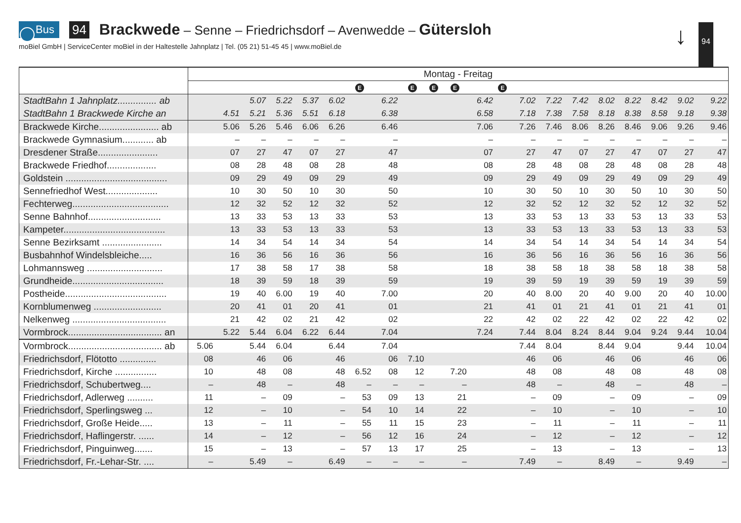Bus 94 Brackwede – Senne – Friedrichsdorf – Avenwedde – Gütersloh
moBiel GmbH | ServiceCenter moBiel in der Haltestelle Jahnplatz | Tel. (05 21) 51-45 45 | www.moBiel.de
↓ 94
| | Montag - Freitag | | | | | | | | | | | | | | | | | | | | |
| | | | | | | | E | | E | E | E | | E | | | | | | | | |
| StadtBahn 1 Jahnplatz............... ab | | | 5.07 | 5.22 | 5.37 | 6.02 | | 6.22 | | | | 6.42 | | 7.02 | 7.22 | 7.42 | 8.02 | 8.22 | 8.42 | 9.02 | 9.22 |
| StadtBahn 1 Brackwede Kirche an | | 4.51 | 5.21 | 5.36 | 5.51 | 6.18 | | 6.38 | | | | 6.58 | | 7.18 | 7.38 | 7.58 | 8.18 | 8.38 | 8.58 | 9.18 | 9.38 |
| Brackwede Kirche....................... ab | | 5.06 | 5.26 | 5.46 | 6.06 | 6.26 | | 6.46 | | | | 7.06 | | 7.26 | 7.46 | 8.06 | 8.26 | 8.46 | 9.06 | 9.26 | 9.46 |
| Brackwede Gymnasium............ ab | | – | – | – | – | – | | – | | | | – | | – | – | – | – | – | – | – | – |
| Dresdener Straße....................... | | 07 | 27 | 47 | 07 | 27 | | 47 | | | | 07 | | 27 | 47 | 07 | 27 | 47 | 07 | 27 | 47 |
| Brackwede Friedhof................... | | 08 | 28 | 48 | 08 | 28 | | 48 | | | | 08 | | 28 | 48 | 08 | 28 | 48 | 08 | 28 | 48 |
| Goldstein ....................................... | | 09 | 29 | 49 | 09 | 29 | | 49 | | | | 09 | | 29 | 49 | 09 | 29 | 49 | 09 | 29 | 49 |
| Sennefriedhof West.................... | | 10 | 30 | 50 | 10 | 30 | | 50 | | | | 10 | | 30 | 50 | 10 | 30 | 50 | 10 | 30 | 50 |
| Fechterweg..................................... | | 12 | 32 | 52 | 12 | 32 | | 52 | | | | 12 | | 32 | 52 | 12 | 32 | 52 | 12 | 32 | 52 |
| Senne Bahnhof............................ | | 13 | 33 | 53 | 13 | 33 | | 53 | | | | 13 | | 33 | 53 | 13 | 33 | 53 | 13 | 33 | 53 |
| Kampeter....................................... | | 13 | 33 | 53 | 13 | 33 | | 53 | | | | 13 | | 33 | 53 | 13 | 33 | 53 | 13 | 33 | 53 |
| Senne Bezirksamt ....................... | | 14 | 34 | 54 | 14 | 34 | | 54 | | | | 14 | | 34 | 54 | 14 | 34 | 54 | 14 | 34 | 54 |
| Busbahnhof Windelsbleiche..... | | 16 | 36 | 56 | 16 | 36 | | 56 | | | | 16 | | 36 | 56 | 16 | 36 | 56 | 16 | 36 | 56 |
| Lohmannsweg ............................. | | 17 | 38 | 58 | 17 | 38 | | 58 | | | | 18 | | 38 | 58 | 18 | 38 | 58 | 18 | 38 | 58 |
| Grundheide................................... | | 18 | 39 | 59 | 18 | 39 | | 59 | | | | 19 | | 39 | 59 | 19 | 39 | 59 | 19 | 39 | 59 |
| Postheide....................................... | | 19 | 40 | 6.00 | 19 | 40 | | 7.00 | | | | 20 | | 40 | 8.00 | 20 | 40 | 9.00 | 20 | 40 | 10.00 |
| Kornblumenweg .......................... | | 20 | 41 | 01 | 20 | 41 | | 01 | | | | 21 | | 41 | 01 | 21 | 41 | 01 | 21 | 41 | 01 |
| Nelkenweg .................................... | | 21 | 42 | 02 | 21 | 42 | | 02 | | | | 22 | | 42 | 02 | 22 | 42 | 02 | 22 | 42 | 02 |
| Vormbrock.................................... an | | 5.22 | 5.44 | 6.04 | 6.22 | 6.44 | | 7.04 | | | | 7.24 | | 7.44 | 8.04 | 8.24 | 8.44 | 9.04 | 9.24 | 9.44 | 10.04 |
| Vormbrock.................................... ab | 5.06 | | 5.44 | 6.04 | | 6.44 | | 7.04 | | | | | | 7.44 | 8.04 | | 8.44 | 9.04 | | 9.44 | 10.04 |
| Friedrichsdorf, Flötotto .............. | 08 | | 46 | 06 | | 46 | | 06 | 7.10 | | | | | 46 | 06 | | 46 | 06 | | 46 | 06 |
| Friedrichsdorf, Kirche ................ | 10 | | 48 | 08 | | 48 | 6.52 | 08 | 12 | | 7.20 | | | 48 | 08 | | 48 | 08 | | 48 | 08 |
| Friedrichsdorf, Schubertweg.... | – | | 48 | – | | 48 | – | – | – | | – | | | 48 | – | | 48 | – | | 48 | – |
| Friedrichsdorf, Adlerweg .......... | 11 | | – | 09 | | – | 53 | 09 | 13 | | 21 | | | – | 09 | | – | 09 | | – | 09 |
| Friedrichsdorf, Sperlingsweg ... | 12 | | – | 10 | | – | 54 | 10 | 14 | | 22 | | | – | 10 | | – | 10 | | – | 10 |
| Friedrichsdorf, Große Heide..... | 13 | | – | 11 | | – | 55 | 11 | 15 | | 23 | | | – | 11 | | – | 11 | | – | 11 |
| Friedrichsdorf, Haflingerstr. ...... | 14 | | – | 12 | | – | 56 | 12 | 16 | | 24 | | | – | 12 | | – | 12 | | – | 12 |
| Friedrichsdorf, Pinguinweg....... | 15 | | – | 13 | | – | 57 | 13 | 17 | | 25 | | | – | 13 | | – | 13 | | – | 13 |
| Friedrichsdorf, Fr.-Lehar-Str. .... | – | | 5.49 | – | | 6.49 | – | – | – | | – | | | 7.49 | – | | 8.49 | – | | 9.49 | – |